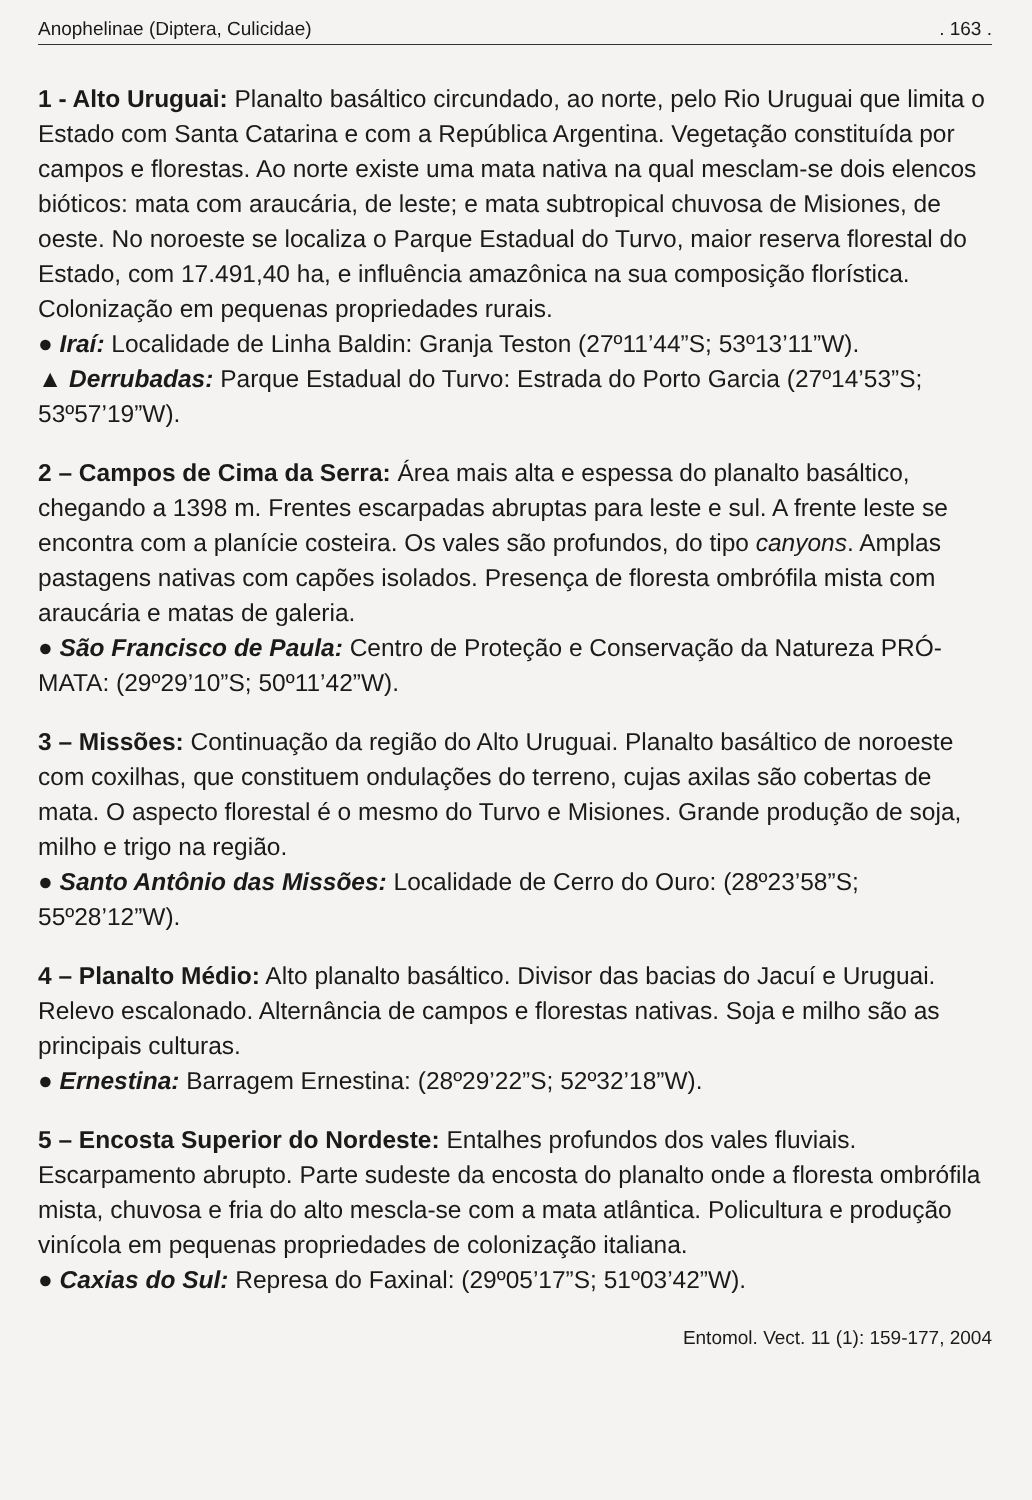Anophelinae (Diptera, Culicidae). 163 .
1 - Alto Uruguai: Planalto basáltico circundado, ao norte, pelo Rio Uruguai que limita o Estado com Santa Catarina e com a República Argentina. Vegetação constituída por campos e florestas. Ao norte existe uma mata nativa na qual mesclam-se dois elencos bióticos: mata com araucária, de leste; e mata subtropical chuvosa de Misiones, de oeste. No noroeste se localiza o Parque Estadual do Turvo, maior reserva florestal do Estado, com 17.491,40 ha, e influência amazônica na sua composição florística. Colonização em pequenas propriedades rurais.
● Iraí: Localidade de Linha Baldin: Granja Teston (27º11’44”S; 53º13’11”W).
▲ Derrubadas: Parque Estadual do Turvo: Estrada do Porto Garcia (27º14’53”S; 53º57’19”W).
2 – Campos de Cima da Serra: Área mais alta e espessa do planalto basáltico, chegando a 1398 m. Frentes escarpadas abruptas para leste e sul. A frente leste se encontra com a planície costeira. Os vales são profundos, do tipo canyons. Amplas pastagens nativas com capões isolados. Presença de floresta ombrófila mista com araucária e matas de galeria.
● São Francisco de Paula: Centro de Proteção e Conservação da Natureza PRÓ-MATA: (29º29’10”S; 50º11’42”W).
3 – Missões: Continuação da região do Alto Uruguai. Planalto basáltico de noroeste com coxilhas, que constituem ondulações do terreno, cujas axilas são cobertas de mata. O aspecto florestal é o mesmo do Turvo e Misiones. Grande produção de soja, milho e trigo na região.
● Santo Antônio das Missões: Localidade de Cerro do Ouro: (28º23’58”S; 55º28’12”W).
4 – Planalto Médio: Alto planalto basáltico. Divisor das bacias do Jacuí e Uruguai. Relevo escalonado. Alternância de campos e florestas nativas. Soja e milho são as principais culturas.
● Ernestina: Barragem Ernestina: (28º29’22”S; 52º32’18”W).
5 – Encosta Superior do Nordeste: Entalhes profundos dos vales fluviais. Escarpamento abrupto. Parte sudeste da encosta do planalto onde a floresta ombrófila mista, chuvosa e fria do alto mescla-se com a mata atlântica. Policultura e produção vinícola em pequenas propriedades de colonização italiana.
● Caxias do Sul: Represa do Faxinal: (29º05’17”S; 51º03’42”W).
Entomol. Vect. 11 (1): 159-177, 2004